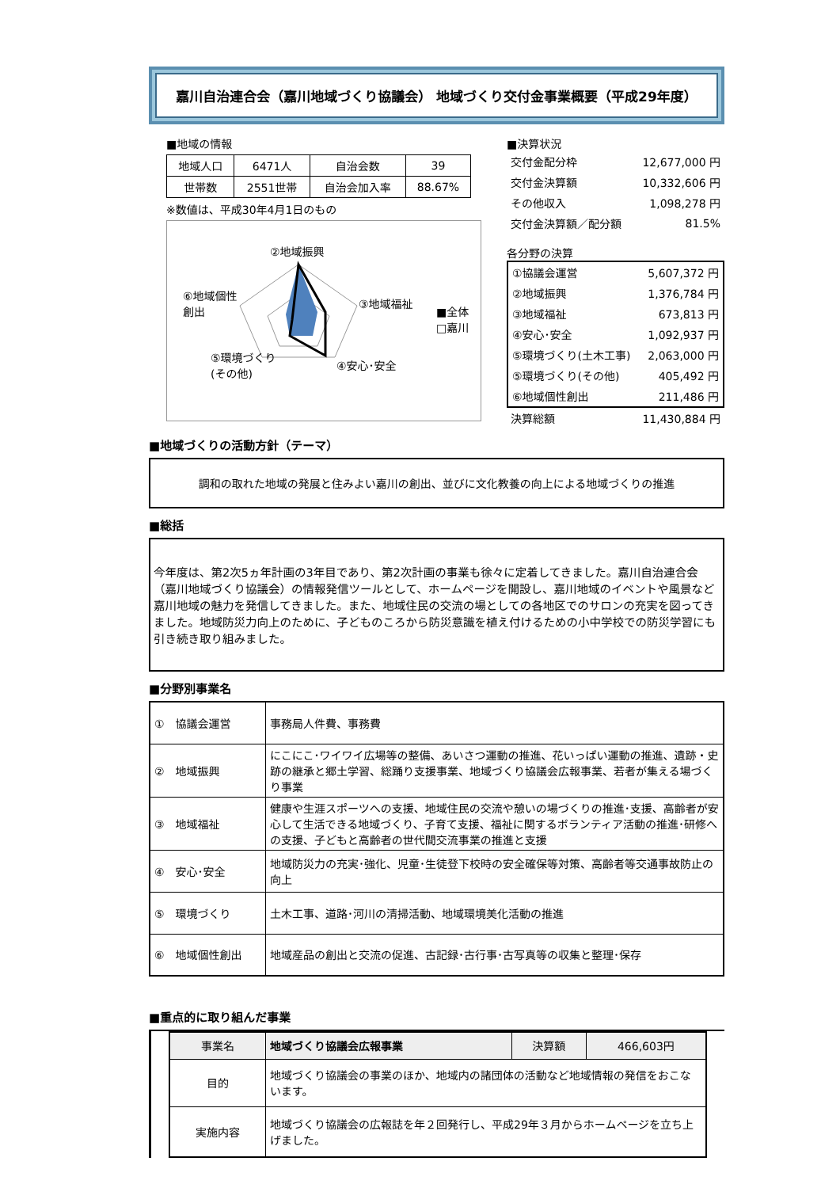嘉川自治連合会（嘉川地域づくり協議会） 地域づくり交付金事業概要（平成29年度）
■地域の情報
| 地域人口 | 6471人 | 自治会数 | 39 |
| 世帯数 | 2551世帯 | 自治会加入率 | 88.67% |
※数値は、平成30年4月1日のもの
②地域振興
⑥地域個性
創出
③地域福祉
⑤環境づくり
(その他)
④安心･安全
■全体
□嘉川
■決算状況
| 交付金配分枠 | 12,677,000 円 |
| 交付金決算額 | 10,332,606 円 |
| その他収入 | 1,098,278 円 |
| 交付金決算額／配分額 | 81.5% |
各分野の決算
| ①協議会運営 | 5,607,372 円 |
| ②地域振興 | 1,376,784 円 |
| ③地域福祉 | 673,813 円 |
| ④安心･安全 | 1,092,937 円 |
| ⑤環境づくり(土木工事) | 2,063,000 円 |
| ⑤環境づくり(その他) | 405,492 円 |
| ⑥地域個性創出 | 211,486 円 |
| 決算総額 | 11,430,884 円 |
■地域づくりの活動方針（テーマ）
調和の取れた地域の発展と住みよい嘉川の創出、並びに文化教養の向上による地域づくりの推進
■総括
今年度は、第2次5ヵ年計画の3年目であり、第2次計画の事業も徐々に定着してきました。嘉川自治連合会（嘉川地域づくり協議会）の情報発信ツールとして、ホームページを開設し、嘉川地域のイベントや風景など嘉川地域の魅力を発信してきました。また、地域住民の交流の場としての各地区でのサロンの充実を図ってきました。地域防災力向上のために、子どものころから防災意識を植え付けるための小中学校での防災学習にも引き続き取り組みました。
■分野別事業名
| ① 協議会運営 | 事務局人件費、事務費 |
| ② 地域振興 | にこにこ･ワイワイ広場等の整備、あいさつ運動の推進、花いっぱい運動の推進、遺跡・史跡の継承と郷土学習、総踊り支援事業、地域づくり協議会広報事業、若者が集える場づくり事業 |
| ③ 地域福祉 | 健康や生涯スポーツへの支援、地域住民の交流や憩いの場づくりの推進･支援、高齢者が安心して生活できる地域づくり、子育て支援、福祉に関するボランティア活動の推進･研修への支援、子どもと高齢者の世代間交流事業の推進と支援 |
| ④ 安心･安全 | 地域防災力の充実･強化、児童･生徒登下校時の安全確保等対策、高齢者等交通事故防止の向上 |
| ⑤ 環境づくり | 土木工事、道路･河川の清掃活動、地域環境美化活動の推進 |
| ⑥ 地域個性創出 | 地域産品の創出と交流の促進、古記録･古行事･古写真等の収集と整理･保存 |
■重点的に取り組んだ事業
| 事業名 | 地域づくり協議会広報事業 | 決算額 | 466,603円 |
| 目的 | 地域づくり協議会の事業のほか、地域内の諸団体の活動など地域情報の発信をおこないます。 | | |
| 実施内容 | 地域づくり協議会の広報誌を年２回発行し、平成29年３月からホームページを立ち上げました。 | | |